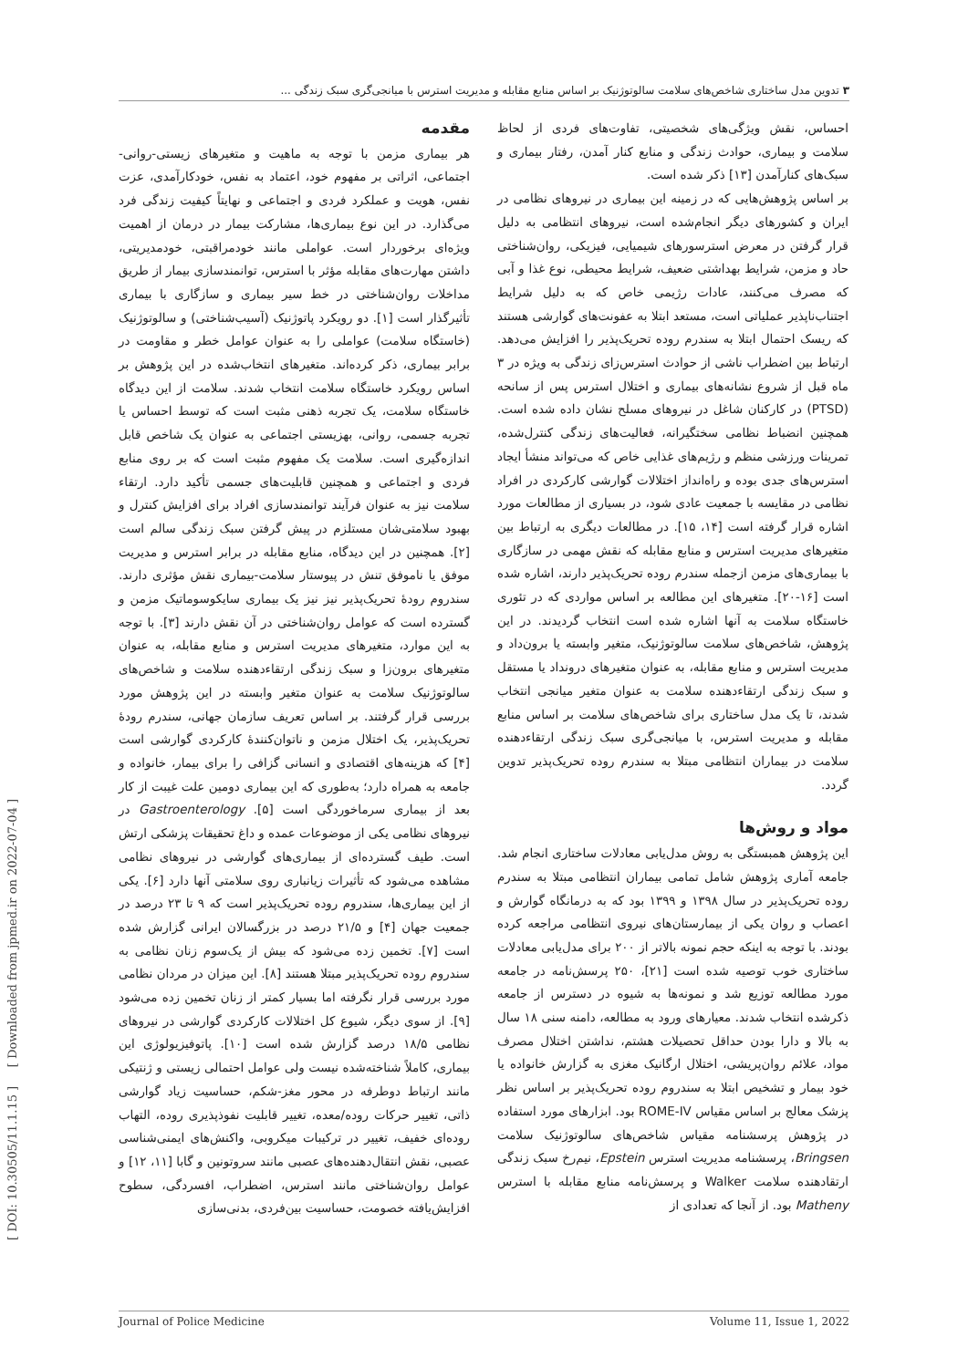۳ تدوین مدل ساختاری شاخص‌های سلامت سالوتوژنیک بر اساس منابع مقابله و مدیریت استرس با میانجی‌گری سبک زندگی ...
[ DOI: 10.30505/11.1.15 ] [ Downloaded from jpmed.ir on 2022-07-04 ]
مقدمه
هر بیماری مزمن با توجه به ماهیت و متغیرهای زیستی-روانی-اجتماعی، اثراتی بر مفهوم خود، اعتماد به نفس، خودکارآمدی، عزت نفس، هویت و عملکرد فردی و اجتماعی و نهایتاً کیفیت زندگی فرد می‌گذارد. در این نوع بیماری‌ها، مشارکت بیمار در درمان از اهمیت ویژه‌ای برخوردار است. عواملی مانند خودمراقبتی، خودمدیریتی، داشتن مهارت‌های مقابله مؤثر با استرس، توانمندسازی بیمار از طریق مداخلات روان‌شناختی در خط سیر بیماری و سازگاری با بیماری تأثیرگذار است [۱]. دو رویکرد پاتوژنیک (آسیب‌شناختی) و سالوتوژنیک (خاستگاه سلامت) عواملی را به عنوان عوامل خطر و مقاومت در برابر بیماری، ذکر کرده‌اند. متغیرهای انتخاب‌شده در این پژوهش بر اساس رویکرد خاستگاه سلامت انتخاب شدند. سلامت از این دیدگاه خاستگاه سلامت، یک تجربه ذهنی مثبت است که توسط احساس یا تجربه جسمی، روانی، بهزیستی اجتماعی به عنوان یک شاخص قابل اندازه‌گیری است. سلامت یک مفهوم مثبت است که بر روی منابع فردی و اجتماعی و همچنین قابلیت‌های جسمی تأکید دارد. ارتقاء سلامت نیز به عنوان فرآیند توانمندسازی افراد برای افزایش کنترل و بهبود سلامتی‌شان مستلزم در پیش گرفتن سبک زندگی سالم است [۲]. همچنین در این دیدگاه، منابع مقابله در برابر استرس و مدیریت موفق یا ناموفق تنش در پیوستار سلامت-بیماری نقش مؤثری دارند. سندروم رودهٔ تحریک‌پذیر نیز نیز یک بیماری سایکوسوماتیک مزمن و گسترده است که عوامل روان‌شناختی در آن نقش دارند [۳]. با توجه به این موارد، متغیرهای مدیریت استرس و منابع مقابله، به عنوان متغیرهای برون‌زا و سبک زندگی ارتقاءدهنده سلامت و شاخص‌های سالوتوژنیک سلامت به عنوان متغیر وابسته در این پژوهش مورد بررسی قرار گرفتند. بر اساس تعریف سازمان جهانی، سندرم رودهٔ تحریک‌پذیر، یک اختلال مزمن و ناتوان‌کنندهٔ کارکردی گوارشی است [۴] که هزینه‌های اقتصادی و انسانی گزافی را برای بیمار، خانواده و جامعه به همراه دارد؛ به‌طوری که این بیماری دومین علت غیبت از کار بعد از بیماری سرماخوردگی است [۵]. Gastroenterology در نیروهای نظامی یکی از موضوعات عمده و داغ تحقیقات پزشکی ارتش است. طیف گسترده‌ای از بیماری‌های گوارشی در نیروهای نظامی مشاهده می‌شود که تأثیرات زیانباری روی سلامتی آنها دارد [۶]. یکی از این بیماری‌ها، سندروم روده تحریک‌پذیر است که ۹ تا ۲۳ درصد در جمعیت جهان [۴] و ۲۱/۵ درصد در بزرگسالان ایرانی گزارش شده است [۷]. تخمین زده می‌شود که بیش از یک‌سوم زنان نظامی به سندروم روده تحریک‌پذیر مبتلا هستند [۸]. این میزان در مردان نظامی مورد بررسی قرار نگرفته اما بسیار کمتر از زنان تخمین زده می‌شود [۹]. از سوی دیگر، شیوع کل اختلالات کارکردی گوارشی در نیروهای نظامی ۱۸/۵ درصد گزارش شده است [۱۰]. پاتوفیزیولوژی این بیماری، کاملاً شناخته‌شده نیست ولی عوامل احتمالی زیستی و ژنتیکی مانند ارتباط دوطرفه در محور مغز-شکم، حساسیت زیاد گوارشی ذاتی، تغییر حرکات روده/معده، تغییر قابلیت نفوذپذیری روده، التهاب روده‌ای خفیف، تغییر در ترکیبات میکروبی، واکنش‌های ایمنی‌شناسی عصبی، نقش انتقال‌دهنده‌های عصبی مانند سروتونین و گابا [۱۱، ۱۲] و عوامل روان‌شناختی مانند استرس، اضطراب، افسردگی، سطوح افزایش‌یافته خصومت، حساسیت بین‌فردی، بدنی‌سازی
احساس، نقش ویژگی‌های شخصیتی، تفاوت‌های فردی از لحاظ سلامت و بیماری، حوادث زندگی و منابع کنار آمدن، رفتار بیماری و سبک‌های کنارآمدن [۱۳] ذکر شده است.
بر اساس پژوهش‌هایی که در زمینه این بیماری در نیروهای نظامی در ایران و کشورهای دیگر انجام‌شده است، نیروهای انتظامی به دلیل قرار گرفتن در معرض استرسورهای شیمیایی، فیزیکی، روان‌شناختی حاد و مزمن، شرایط بهداشتی ضعیف، شرایط محیطی، نوع غذا و آبی که مصرف می‌کنند، عادات رژیمی خاص که به دلیل شرایط اجتناب‌ناپذیر عملیاتی است، مستعد ابتلا به عفونت‌های گوارشی هستند که ریسک احتمال ابتلا به سندرم روده تحریک‌پذیر را افزایش می‌دهد. ارتباط بین اضطراب ناشی از حوادث استرس‌زای زندگی به ویژه در ۳ ماه قبل از شروع نشانه‌های بیماری و اختلال استرس پس از سانحه (PTSD) در کارکنان شاغل در نیروهای مسلح نشان داده شده است. همچنین انضباط نظامی سختگیرانه، فعالیت‌های زندگی کنترل‌شده، تمرینات ورزشی منظم و رژیم‌های غذایی خاص که می‌تواند منشأ ایجاد استرس‌های جدی بوده و راه‌انداز اختلالات گوارشی کارکردی در افراد نظامی در مقایسه با جمعیت عادی شود، در بسیاری از مطالعات مورد اشاره قرار گرفته است [۱۴، ۱۵]. در مطالعات دیگری به ارتباط بین متغیرهای مدیریت استرس و منابع مقابله که نقش مهمی در سازگاری با بیماری‌های مزمن ازجمله سندرم روده تحریک‌پذیر دارند، اشاره شده است [۱۶-۲۰]. متغیرهای این مطالعه بر اساس مواردی که در تئوری خاستگاه سلامت به آنها اشاره شده است انتخاب گردیدند. در این پژوهش، شاخص‌های سلامت سالوتوژنیک، متغیر وابسته یا برون‌داد و مدیریت استرس و منابع مقابله، به عنوان متغیرهای درونداد یا مستقل و سبک زندگی ارتقاءدهنده سلامت به عنوان متغیر میانجی انتخاب شدند، تا یک مدل ساختاری برای شاخص‌های سلامت بر اساس منابع مقابله و مدیریت استرس، با میانجی‌گری سبک زندگی ارتقاءدهنده سلامت در بیماران انتظامی مبتلا به سندرم روده تحریک‌پذیر تدوین گردد.
مواد و روش‌ها
این پژوهش همبستگی به روش مدل‌یابی معادلات ساختاری انجام شد. جامعه آماری پژوهش شامل تمامی بیماران انتظامی مبتلا به سندرم روده تحریک‌پذیر در سال ۱۳۹۸ و ۱۳۹۹ بود که به درمانگاه گوارش و اعصاب و روان یکی از بیمارستان‌های نیروی انتظامی مراجعه کرده بودند. با توجه به اینکه حجم نمونه بالاتر از ۲۰۰ برای مدل‌یابی معادلات ساختاری خوب توصیه شده است [۲۱]، ۲۵۰ پرسش‌نامه در جامعه مورد مطالعه توزیع شد و نمونه‌ها به شیوه در دسترس از جامعه ذکرشده انتخاب شدند. معیارهای ورود به مطالعه، دامنه سنی ۱۸ سال به بالا و دارا بودن حداقل تحصیلات هشتم، نداشتن اختلال مصرف مواد، علائم روان‌پریشی، اختلال ارگانیک مغزی به گزارش خانواده یا خود بیمار و تشخیص ابتلا به سندروم روده تحریک‌پذیر بر اساس نظر پزشک معالج بر اساس مقیاس ROME-IV بود. ابزارهای مورد استفاده در پژوهش پرسشنامه مقیاس شاخص‌های سالوتوژنیک سلامت Bringsen، پرسشنامه مدیریت استرس Epstein، نیم‌رخ سبک زندگی ارتقادهنده سلامت Walker و پرسش‌نامه منابع مقابله با استرس Matheny بود. از آنجا که تعدادی از
Journal of Police Medicine Volume 11, Issue 1, 2022